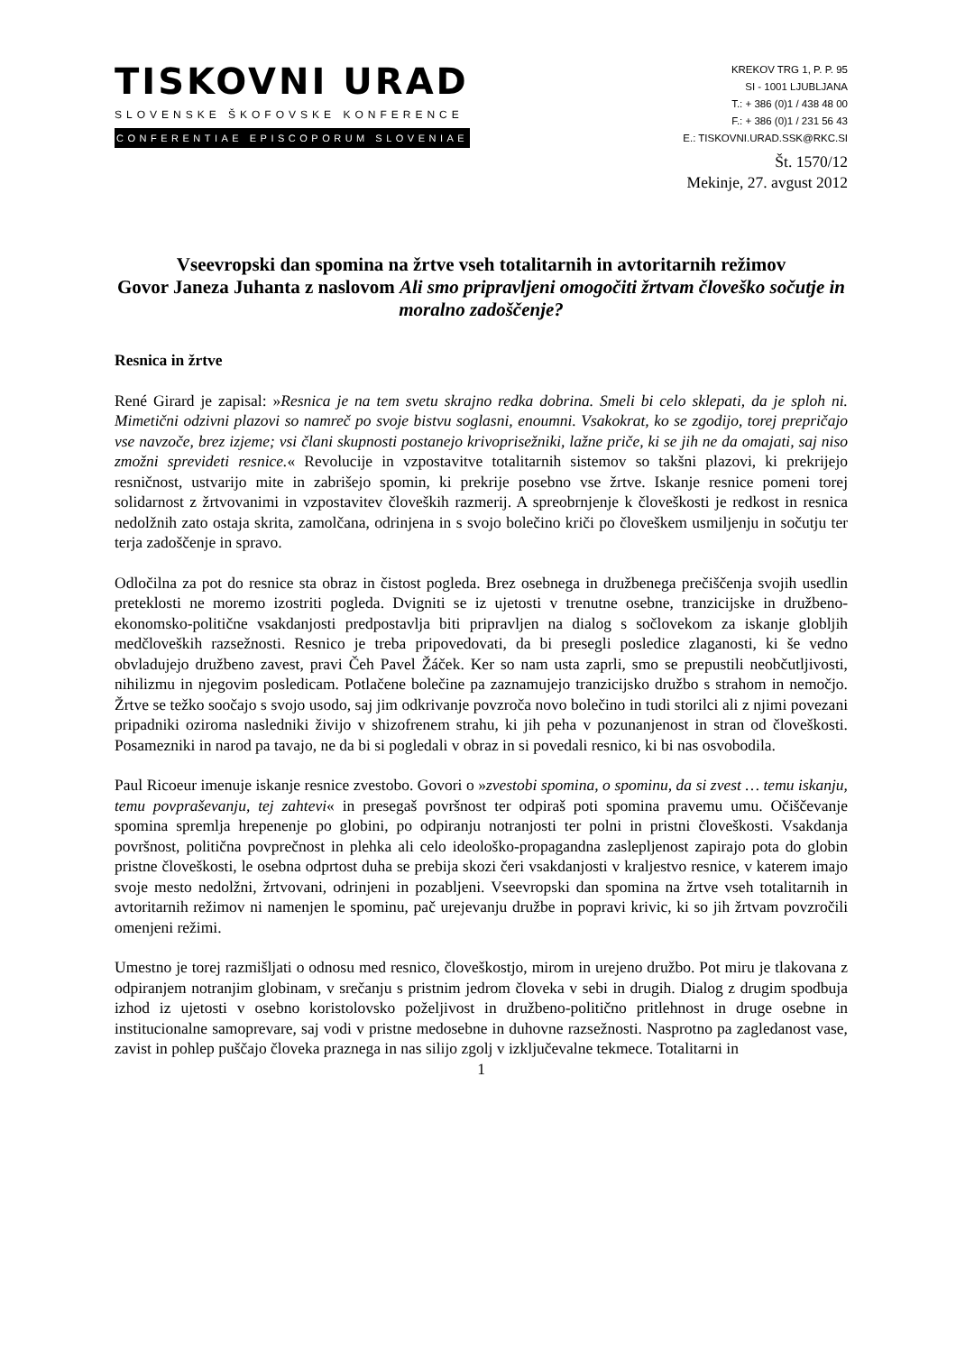TISKOVNI URAD
SLOVENSKE ŠKOFOVSKE KONFERENCE
CONFERENTIAE EPISCOPORUM SLOVENIAE
KREKOV TRG 1, P. P. 95
SI - 1001 LJUBLJANA
T.: + 386 (0)1 / 438 48 00
F.: + 386 (0)1 / 231 56 43
E.: TISKOVNI.URAD.SSK@RKC.SI
Št. 1570/12
Mekinje, 27. avgust 2012
Vseevropski dan spomina na žrtve vseh totalitarnih in avtoritarnih režimov
Govor Janeza Juhanta z naslovom Ali smo pripravljeni omogočiti žrtvam človeško sočutje in moralno zadoščenje?
Resnica in žrtve
René Girard je zapisal: »Resnica je na tem svetu skrajno redka dobrina. Smeli bi celo sklepati, da je sploh ni. Mimetični odzivni plazovi so namreč po svoje bistvu soglasni, enoumni. Vsakokrat, ko se zgodijo, torej prepričajo vse navzoče, brez izjeme; vsi člani skupnosti postanejo krivoprisežniki, lažne priče, ki se jih ne da omajati, saj niso zmožni sprevideti resnice.« Revolucije in vzpostavitve totalitarnih sistemov so takšni plazovi, ki prekrijejo resničnost, ustvarijo mite in zabrišejo spomin, ki prekrije posebno vse žrtve. Iskanje resnice pomeni torej solidarnost z žrtvovanimi in vzpostavitev človeških razmerij. A spreobrnjenje k človeškosti je redkost in resnica nedolžnih zato ostaja skrita, zamolčana, odrinjena in s svojo bolečino kriči po človeškem usmiljenju in sočutju ter terja zadoščenje in spravo.
Odločilna za pot do resnice sta obraz in čistost pogleda. Brez osebnega in družbenega prečiščenja svojih usedlin preteklosti ne moremo izostriti pogleda. Dvigniti se iz ujetosti v trenutne osebne, tranzicijske in družbeno-ekonomsko-politične vsakdanjosti predpostavlja biti pripravljen na dialog s sočlovekom za iskanje globljih medčloveških razsežnosti. Resnico je treba pripovedovati, da bi presegli posledice zlaganosti, ki še vedno obvladujejo družbeno zavest, pravi Čeh Pavel Žáček. Ker so nam usta zaprli, smo se prepustili neobčutljivosti, nihilizmu in njegovim posledicam. Potlačene bolečine pa zaznamujejo tranzicijsko družbo s strahom in nemočjo. Žrtve se težko soočajo s svojo usodo, saj jim odkrivanje povzroča novo bolečino in tudi storilci ali z njimi povezani pripadniki oziroma nasledniki živijo v shizofrenem strahu, ki jih peha v pozunanjenost in stran od človeškosti. Posamezniki in narod pa tavajo, ne da bi si pogledali v obraz in si povedali resnico, ki bi nas osvobodila.
Paul Ricoeur imenuje iskanje resnice zvestobo. Govori o »zvestobi spomina, o spominu, da si zvest … temu iskanju, temu povpraševanju, tej zahtevi« in presegaš površnost ter odpiraš poti spomina pravemu umu. Očiščevanje spomina spremlja hrepenenje po globini, po odpiranju notranjosti ter polni in pristni človeškosti. Vsakdanja površnost, politična povprečnost in plehka ali celo ideološko-propagandna zaslepljenost zapirajo pota do globin pristne človeškosti, le osebna odprtost duha se prebija skozi čeri vsakdanjosti v kraljestvo resnice, v katerem imajo svoje mesto nedolžni, žrtvovani, odrinjeni in pozabljeni. Vseevropski dan spomina na žrtve vseh totalitarnih in avtoritarnih režimov ni namenjen le spominu, pač urejevanju družbe in popravi krivic, ki so jih žrtvam povzročili omenjeni režimi.
Umestno je torej razmišljati o odnosu med resnico, človeškostjo, mirom in urejeno družbo. Pot miru je tlakovana z odpiranjem notranjim globinam, v srečanju s pristnim jedrom človeka v sebi in drugih. Dialog z drugim spodbuja izhod iz ujetosti v osebno koristolovsko poželjivost in družbeno-politično pritlehnost in druge osebne in institucionalne samoprevare, saj vodi v pristne medosebne in duhovne razsežnosti. Nasprotno pa zagledanost vase, zavist in pohlep puščajo človeka praznega in nas silijo zgolj v izključevalne tekmece. Totalitarni in
1